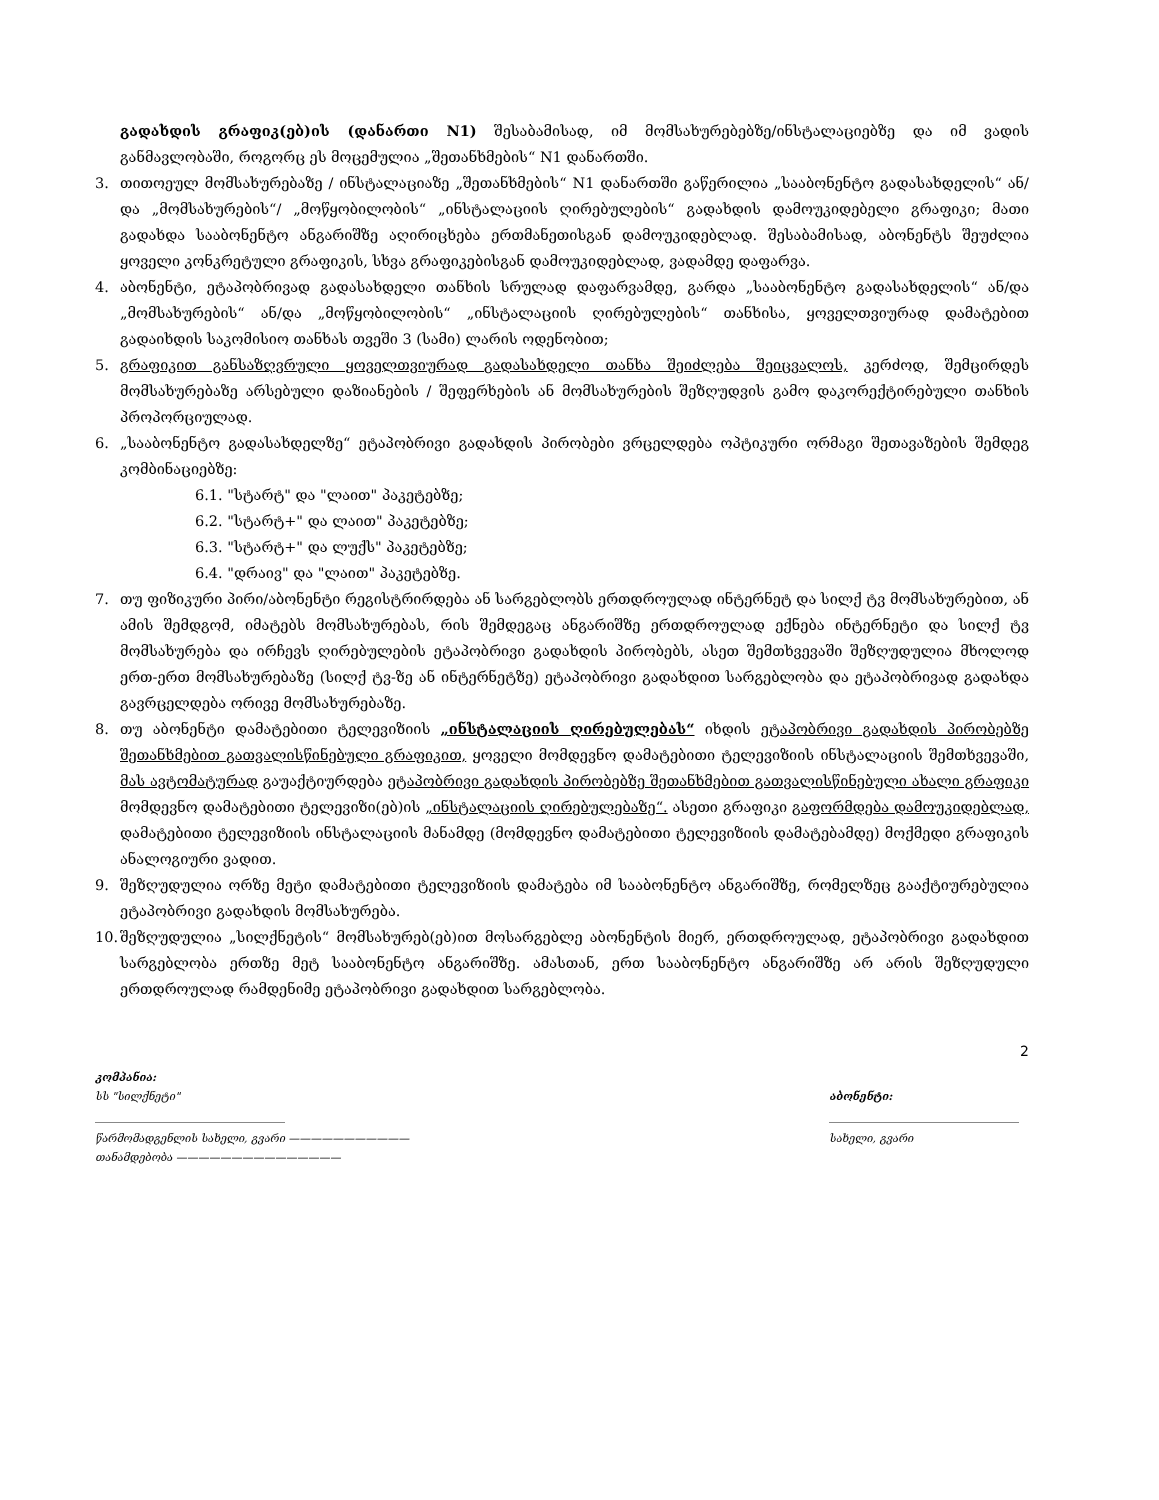გადახდის გრაფიკ(ებ)ის (დანართი N1) შესაბამისად, იმ მომსახურებებზე/ინსტალაციებზე და იმ ვადის განმავლობაში, როგორც ეს მოცემულია „შეთანხმების“ N1 დანართში.
3. თითოეულ მომსახურებაზე / ინსტალაციაზე „შეთანხმების“ N1 დანართში გაწერილია „სააბონენტო გადასახდელის“ ან/და „მომსახურების“/ „მოწყობილობის“ „ინსტალაციის ღირებულების“ გადახდის დამოუკიდებელი გრაფიკი; მათი გადახდა სააბონენტო ანგარიშზე აღირიცხება ერთმანეთისგან დამოუკიდებლად. შესაბამისად, აბონენტს შეუძლია ყოველი კონკრეტული გრაფიკის, სხვა გრაფიკებისგან დამოუკიდებლად, ვადამდე დაფარვა.
4. აბონენტი, ეტაპობრივად გადასახდელი თანხის სრულად დაფარვამდე, გარდა „სააბონენტო გადასახდელის“ ან/და „მომსახურების“ ან/და „მოწყობილობის“ „ინსტალაციის ღირებულების“ თანხისა, ყოველთვიურად დამატებით გადაიხდის საკომისიო თანხას თვეში 3 (სამი) ლარის ოდენობით;
5. გრაფიკით განსაზღვრული ყოველთვიურად გადასახდელი თანხა შეიძლება შეიცვალოს, კერძოდ, შემცირდეს მომსახურებაზე არსებული დაზიანების / შეფერხების ან მომსახურების შეზღუდვის გამო დაკორექტირებული თანხის პროპორციულად.
6. „სააბონენტო გადასახდელზე“ ეტაპობრივი გადახდის პირობები ვრცელდება ოპტიკური ორმაგი შეთავაზების შემდეგ კომბინაციებზე:
6.1. "სტარტ" და "ლაით" პაკეტებზე;
6.2. "სტარტ+" და ლაით" პაკეტებზე;
6.3. "სტარტ+" და ლუქს" პაკეტებზე;
6.4. "დრაივ" და "ლაით" პაკეტებზე.
7. თუ ფიზიკური პირი/აბონენტი რეგისტრირდება ან სარგებლობს ერთდროულად ინტერნეტ და სილქ ტვ მომსახურებით, ან ამის შემდგომ, იმატებს მომსახურებას, რის შემდეგაც ანგარიშზე ერთდროულად ექნება ინტერნეტი და სილქ ტვ მომსახურება და ირჩევს ღირებულების ეტაპობრივი გადახდის პირობებს, ასეთ შემთხვევაში შეზღუდულია მხოლოდ ერთ-ერთ მომსახურებაზე (სილქ ტვ-ზე ან ინტერნეტზე) ეტაპობრივი გადახდით სარგებლობა და ეტაპობრივად გადახდა გავრცელდება ორივე მომსახურებაზე.
8. თუ აბონენტი დამატებითი ტელევიზიის „ინსტალაციის ღირებულებას“ იხდის ეტაპობრივი გადახდის პირობებზე შეთანხმებით გათვალისწინებული გრაფიკით, ყოველი მომდევნო დამატებითი ტელევიზიის ინსტალაციის შემთხვევაში, მას ავტომატურად გაუაქტიურდება ეტაპობრივი გადახდის პირობებზე შეთანხმებით გათვალისწინებული ახალი გრაფიკი მომდევნო დამატებითი ტელევიზი(ებ)ის „ინსტალაციის ღირებულებაზე“. ასეთი გრაფიკი გაფორმდება დამოუკიდებლად, დამატებითი ტელევიზიის ინსტალაციის მანამდე (მომდევნო დამატებითი ტელევიზიის დამატებამდე) მოქმედი გრაფიკის ანალოგიური ვადით.
9. შეზღუდულია ორზე მეტი დამატებითი ტელევიზიის დამატება იმ სააბონენტო ანგარიშზე, რომელზეც გააქტიურებულია ეტაპობრივი გადახდის მომსახურება.
10.
შეზღუდულია „სილქნეტის“ მომსახურებ(ებ)ით მოსარგებლე აბონენტის მიერ, ერთდროულად, ეტაპობრივი გადახდით სარგებლობა ერთზე მეტ სააბონენტო ანგარიშზე. ამასთან, ერთ სააბონენტო ანგარიშზე არ არის შეზღუდული ერთდროულად რამდენიმე ეტაპობრივი გადახდით სარგებლობა.
2
კომპანია:
სს "სილქნეტი"
წარმომადგენლის სახელი, გვარი ———————————
თანამდებობა ———————————————
აბონენტი:
სახელი, გვარი